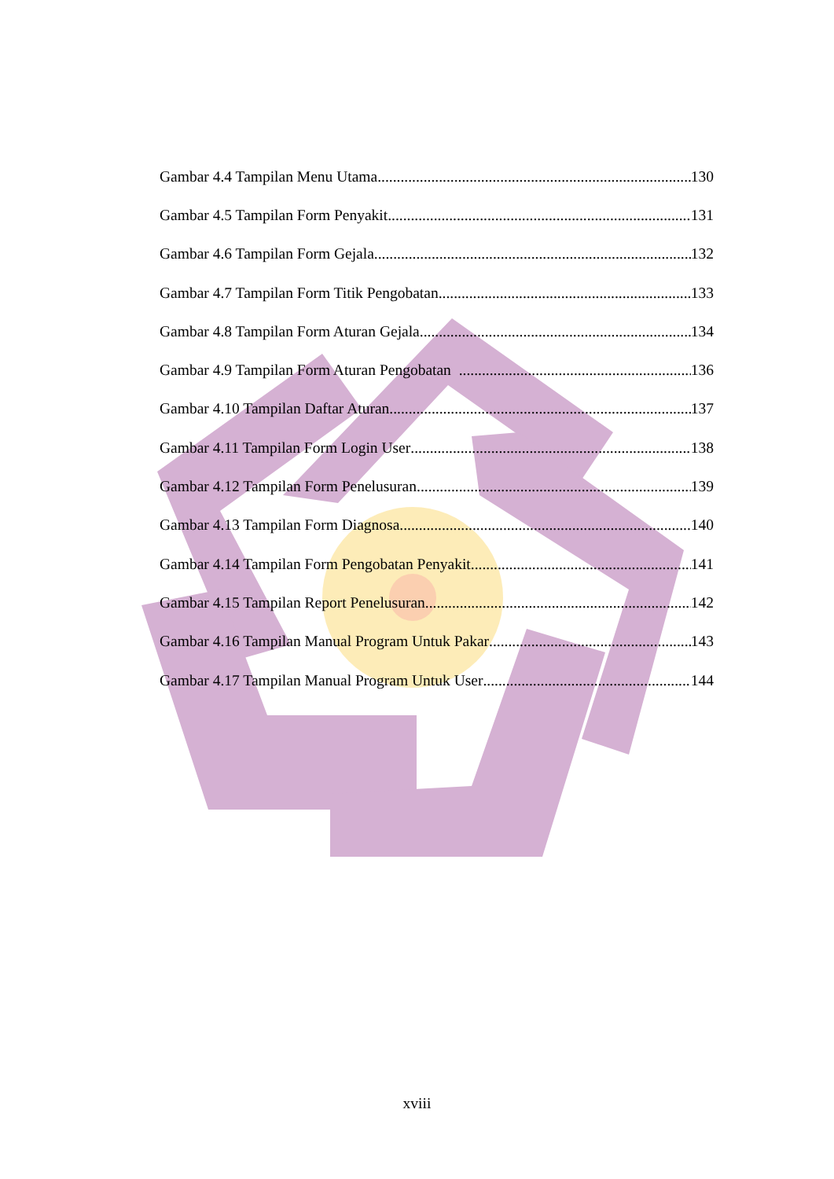Gambar 4.4 Tampilan Menu Utama 130
Gambar 4.5 Tampilan Form Penyakit 131
Gambar 4.6 Tampilan Form Gejala 132
Gambar 4.7 Tampilan Form Titik Pengobatan 133
Gambar 4.8 Tampilan Form Aturan Gejala 134
Gambar 4.9 Tampilan Form Aturan Pengobatan 136
Gambar 4.10 Tampilan Daftar Aturan 137
Gambar 4.11 Tampilan Form Login User 138
Gambar 4.12 Tampilan Form Penelusuran 139
Gambar 4.13 Tampilan Form Diagnosa 140
Gambar 4.14 Tampilan Form Pengobatan Penyakit 141
Gambar 4.15 Tampilan Report Penelusuran 142
Gambar 4.16 Tampilan Manual Program Untuk Pakar 143
Gambar 4.17 Tampilan Manual Program Untuk User 144
xviii